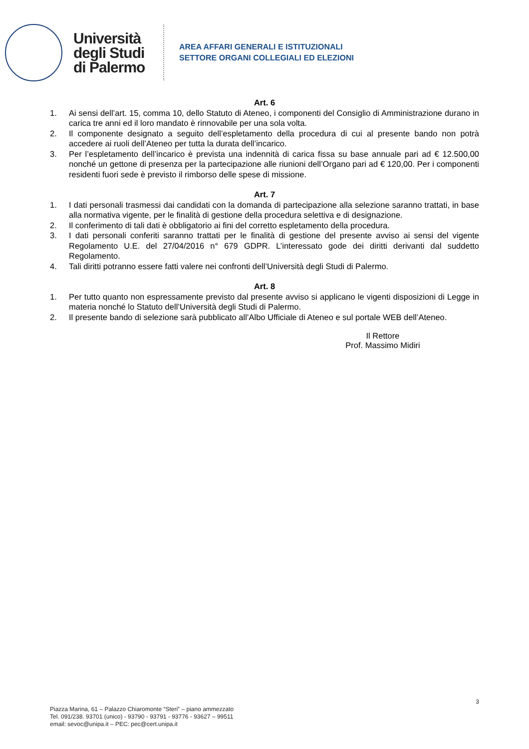Università degli Studi di Palermo
AREA AFFARI GENERALI E ISTITUZIONALI
SETTORE ORGANI COLLEGIALI ED ELEZIONI
Art. 6
1. Ai sensi dell’art. 15, comma 10, dello Statuto di Ateneo, i componenti del Consiglio di Amministrazione durano in carica tre anni ed il loro mandato è rinnovabile per una sola volta.
2. Il componente designato a seguito dell’espletamento della procedura di cui al presente bando non potrà accedere ai ruoli dell’Ateneo per tutta la durata dell’incarico.
3. Per l’espletamento dell’incarico è prevista una indennità di carica fissa su base annuale pari ad € 12.500,00 nonché un gettone di presenza per la partecipazione alle riunioni dell’Organo pari ad € 120,00. Per i componenti residenti fuori sede è previsto il rimborso delle spese di missione.
Art. 7
1. I dati personali trasmessi dai candidati con la domanda di partecipazione alla selezione saranno trattati, in base alla normativa vigente, per le finalità di gestione della procedura selettiva e di designazione.
2. Il conferimento di tali dati è obbligatorio ai fini del corretto espletamento della procedura.
3. I dati personali conferiti saranno trattati per le finalità di gestione del presente avviso ai sensi del vigente Regolamento U.E. del 27/04/2016 n° 679 GDPR. L’interessato gode dei diritti derivanti dal suddetto Regolamento.
4. Tali diritti potranno essere fatti valere nei confronti dell’Università degli Studi di Palermo.
Art. 8
1. Per tutto quanto non espressamente previsto dal presente avviso si applicano le vigenti disposizioni di Legge in materia nonché lo Statuto dell’Università degli Studi di Palermo.
2. Il presente bando di selezione sarà pubblicato all’Albo Ufficiale di Ateneo e sul portale WEB dell’Ateneo.
Il Rettore
Prof. Massimo Midiri
3
Piazza Marina, 61 – Palazzo Chiaromonte “Steri” – piano ammezzato
Tel. 091/238. 93701 (unico) - 93790 - 93791 - 93776 - 93627 – 99511
email: sevoc@unipa.it – PEC: pec@cert.unipa.it